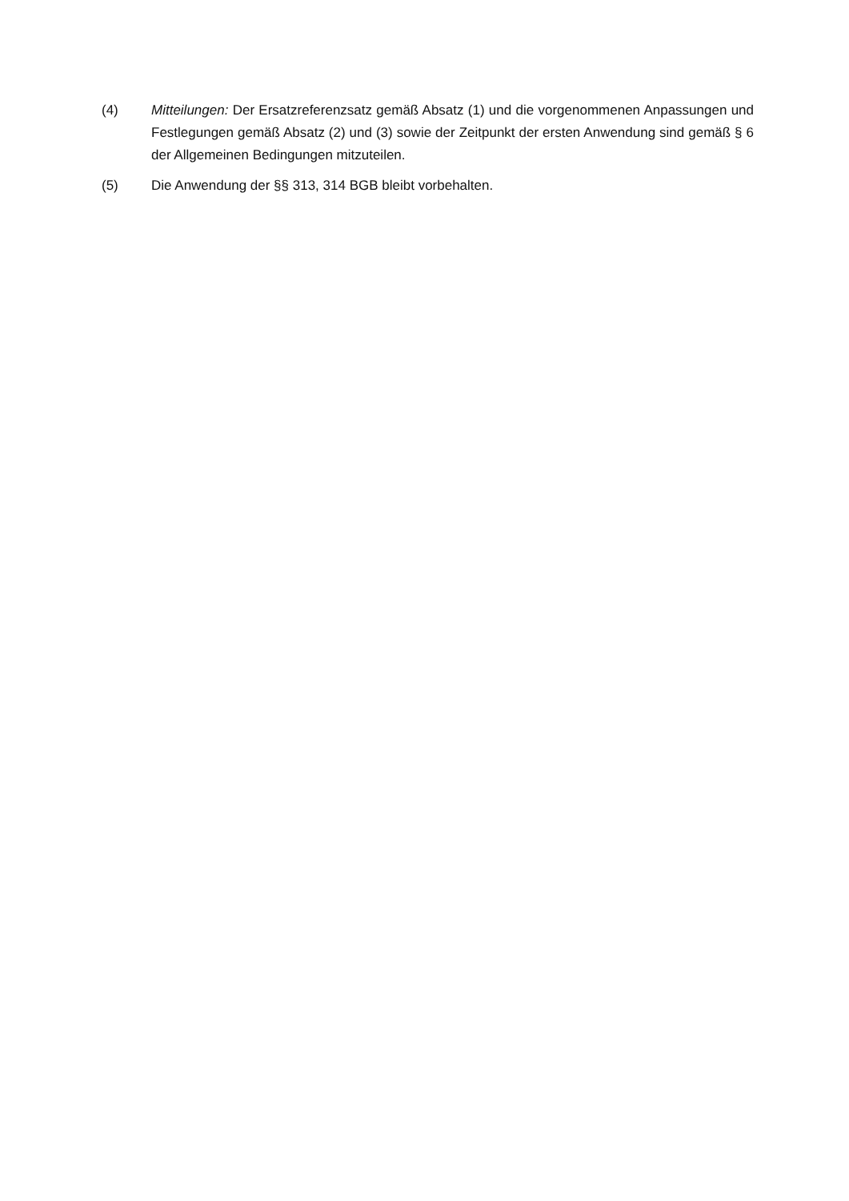(4) Mitteilungen: Der Ersatzreferenzsatz gemäß Absatz (1) und die vorgenommenen Anpassungen und Festlegungen gemäß Absatz (2) und (3) sowie der Zeitpunkt der ersten Anwendung sind gemäß § 6 der Allgemeinen Bedingungen mitzuteilen.
(5) Die Anwendung der §§ 313, 314 BGB bleibt vorbehalten.